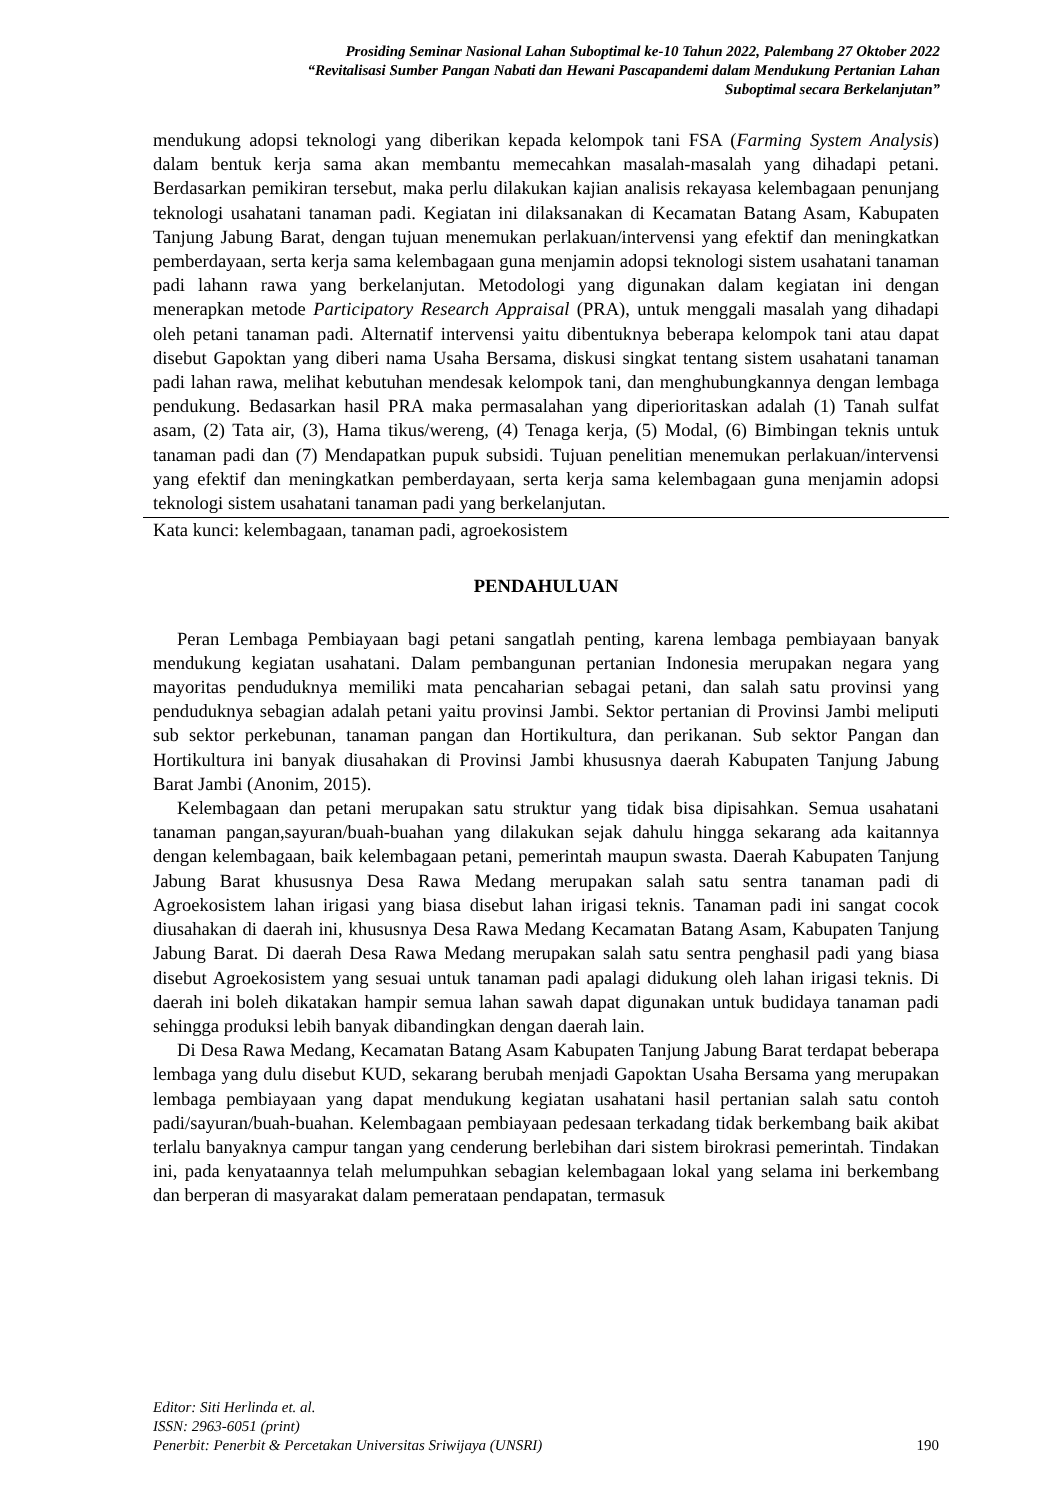Prosiding Seminar Nasional Lahan Suboptimal ke-10 Tahun 2022, Palembang 27 Oktober 2022
“Revitalisasi Sumber Pangan Nabati dan Hewani Pascapandemi dalam Mendukung Pertanian Lahan
Suboptimal secara Berkelanjutan”
mendukung adopsi teknologi yang diberikan kepada kelompok tani FSA (Farming System Analysis) dalam bentuk kerja sama akan membantu memecahkan masalah-masalah yang dihadapi petani. Berdasarkan pemikiran tersebut, maka perlu dilakukan kajian analisis rekayasa kelembagaan penunjang teknologi usahatani tanaman padi. Kegiatan ini dilaksanakan di Kecamatan Batang Asam, Kabupaten Tanjung Jabung Barat, dengan tujuan menemukan perlakuan/intervensi yang efektif dan meningkatkan pemberdayaan, serta kerja sama kelembagaan guna menjamin adopsi teknologi sistem usahatani tanaman padi lahann rawa yang berkelanjutan. Metodologi yang digunakan dalam kegiatan ini dengan menerapkan metode Participatory Research Appraisal (PRA), untuk menggali masalah yang dihadapi oleh petani tanaman padi. Alternatif intervensi yaitu dibentuknya beberapa kelompok tani atau dapat disebut Gapoktan yang diberi nama Usaha Bersama, diskusi singkat tentang sistem usahatani tanaman padi lahan rawa, melihat kebutuhan mendesak kelompok tani, dan menghubungkannya dengan lembaga pendukung. Bedasarkan hasil PRA maka permasalahan yang diperioritaskan adalah (1) Tanah sulfat asam, (2) Tata air, (3), Hama tikus/wereng, (4) Tenaga kerja, (5) Modal, (6) Bimbingan teknis untuk tanaman padi dan (7) Mendapatkan pupuk subsidi. Tujuan penelitian menemukan perlakuan/intervensi yang efektif dan meningkatkan pemberdayaan, serta kerja sama kelembagaan guna menjamin adopsi teknologi sistem usahatani tanaman padi yang berkelanjutan.
Kata kunci: kelembagaan, tanaman padi, agroekosistem
PENDAHULUAN
Peran Lembaga Pembiayaan bagi petani sangatlah penting, karena lembaga pembiayaan banyak mendukung kegiatan usahatani. Dalam pembangunan pertanian Indonesia merupakan negara yang mayoritas penduduknya memiliki mata pencaharian sebagai petani, dan salah satu provinsi yang penduduknya sebagian adalah petani yaitu provinsi Jambi. Sektor pertanian di Provinsi Jambi meliputi sub sektor perkebunan, tanaman pangan dan Hortikultura, dan perikanan. Sub sektor Pangan dan Hortikultura ini banyak diusahakan di Provinsi Jambi khususnya daerah Kabupaten Tanjung Jabung Barat Jambi (Anonim, 2015).
Kelembagaan dan petani merupakan satu struktur yang tidak bisa dipisahkan. Semua usahatani tanaman pangan,sayuran/buah-buahan yang dilakukan sejak dahulu hingga sekarang ada kaitannya dengan kelembagaan, baik kelembagaan petani, pemerintah maupun swasta. Daerah Kabupaten Tanjung Jabung Barat khususnya Desa Rawa Medang merupakan salah satu sentra tanaman padi di Agroekosistem lahan irigasi yang biasa disebut lahan irigasi teknis. Tanaman padi ini sangat cocok diusahakan di daerah ini, khususnya Desa Rawa Medang Kecamatan Batang Asam, Kabupaten Tanjung Jabung Barat. Di daerah Desa Rawa Medang merupakan salah satu sentra penghasil padi yang biasa disebut Agroekosistem yang sesuai untuk tanaman padi apalagi didukung oleh lahan irigasi teknis. Di daerah ini boleh dikatakan hampir semua lahan sawah dapat digunakan untuk budidaya tanaman padi sehingga produksi lebih banyak dibandingkan dengan daerah lain.
Di Desa Rawa Medang, Kecamatan Batang Asam Kabupaten Tanjung Jabung Barat terdapat beberapa lembaga yang dulu disebut KUD, sekarang berubah menjadi Gapoktan Usaha Bersama yang merupakan lembaga pembiayaan yang dapat mendukung kegiatan usahatani hasil pertanian salah satu contoh padi/sayuran/buah-buahan. Kelembagaan pembiayaan pedesaan terkadang tidak berkembang baik akibat terlalu banyaknya campur tangan yang cenderung berlebihan dari sistem birokrasi pemerintah. Tindakan ini, pada kenyataannya telah melumpuhkan sebagian kelembagaan lokal yang selama ini berkembang dan berperan di masyarakat dalam pemerataan pendapatan, termasuk
Editor: Siti Herlinda et. al.
ISSN: 2963-6051 (print)
Penerbit: Penerbit & Percetakan Universitas Sriwijaya (UNSRI)
190